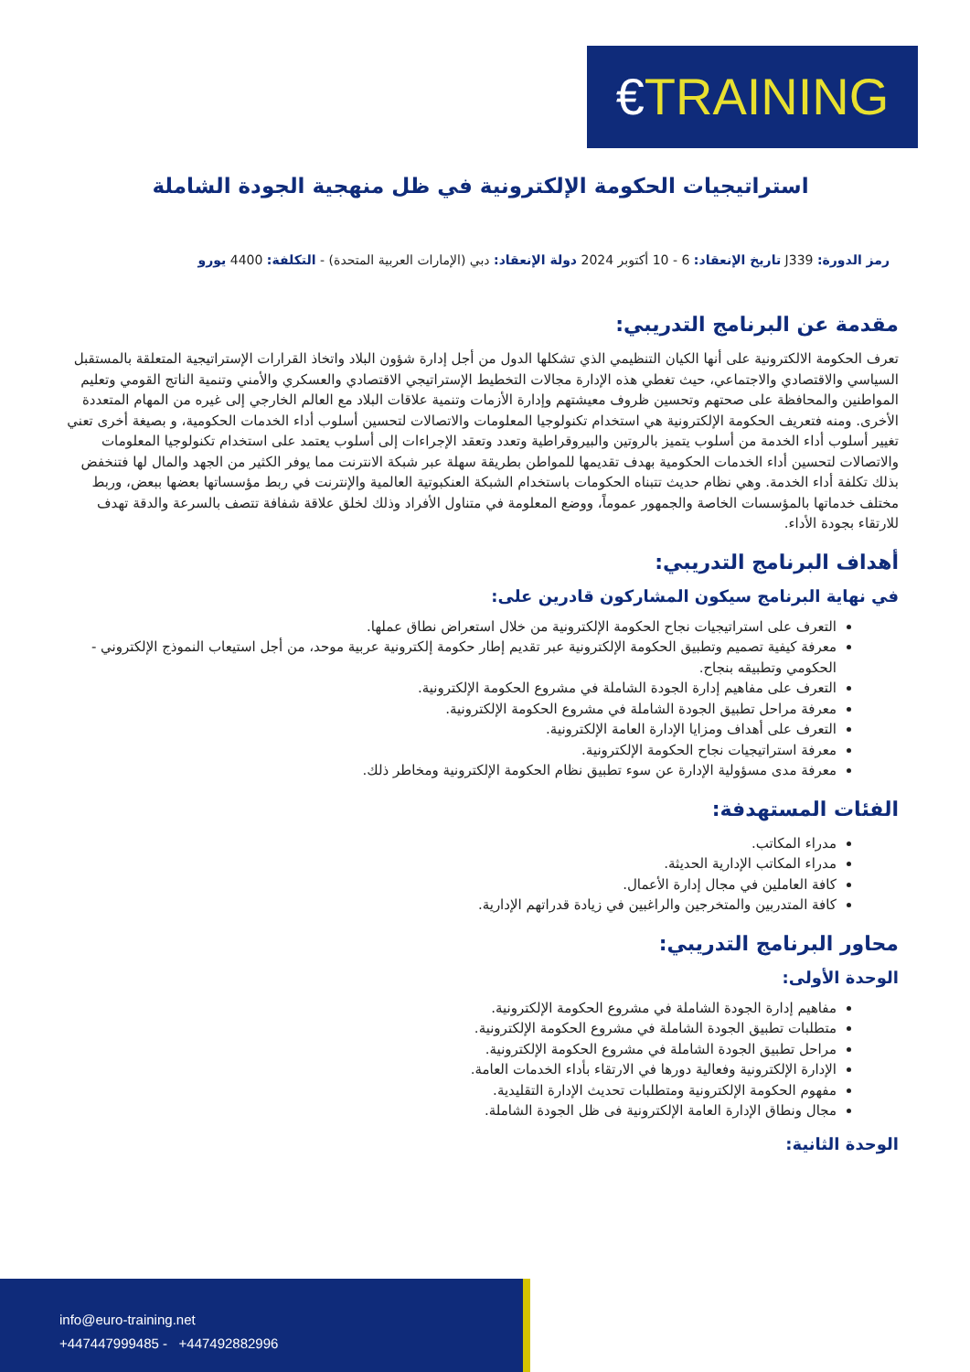€TRAINING
استراتيجيات الحكومة الإلكترونية في ظل منهجية الجودة الشاملة
رمز الدورة: J339 تاريخ الإنعقاد: 6 - 10 أكتوبر 2024 دولة الإنعقاد: دبي (الإمارات العربية المتحدة) - التكلفة: 4400 يورو
مقدمة عن البرنامج التدريبي:
تعرف الحكومة الالكترونية على أنها الكيان التنظيمي الذي تشكلها الدول من أجل إدارة شؤون البلاد واتخاذ القرارات الإستراتيجية المتعلقة بالمستقبل السياسي والاقتصادي والاجتماعي، حيث تغطي هذه الإدارة مجالات التخطيط الإستراتيجي الاقتصادي والعسكري والأمني وتنمية الناتج القومي وتعليم المواطنين والمحافظة على صحتهم وتحسين ظروف معيشتهم وإدارة الأزمات وتنمية علاقات البلاد مع العالم الخارجي إلى غيره من المهام المتعددة الأخرى. ومنه فتعريف الحكومة الإلكترونية هي استخدام تكنولوجيا المعلومات والاتصالات لتحسين أسلوب أداء الخدمات الحكومية، و بصيغة أخرى تعني تغيير أسلوب أداء الخدمة من أسلوب يتميز بالروتين والبيروقراطية وتعدد وتعقد الإجراءات إلى أسلوب يعتمد على استخدام تكنولوجيا المعلومات والاتصالات لتحسين أداء الخدمات الحكومية بهدف تقديمها للمواطن بطريقة سهلة عبر شبكة الانترنت مما يوفر الكثير من الجهد والمال لها فتنخفض بذلك تكلفة أداء الخدمة. وهي نظام حديث تتبناه الحكومات باستخدام الشبكة العنكبوتية العالمية والإنترنت في ربط مؤسساتها بعضها ببعض، وربط مختلف خدماتها بالمؤسسات الخاصة والجمهور عموماً، ووضع المعلومة في متناول الأفراد وذلك لخلق علاقة شفافة تتصف بالسرعة والدقة تهدف للارتقاء بجودة الأداء.
أهداف البرنامج التدريبي:
في نهاية البرنامج سيكون المشاركون قادرين على:
التعرف على استراتيجيات نجاح الحكومة الإلكترونية من خلال استعراض نطاق عملها.
معرفة كيفية تصميم وتطبيق الحكومة الإلكترونية عبر تقديم إطار حكومة إلكترونية عربية موحد، من أجل استيعاب النموذج الإلكتروني - الحكومي وتطبيقه بنجاح.
التعرف على مفاهيم إدارة الجودة الشاملة في مشروع الحكومة الإلكترونية.
معرفة مراحل تطبيق الجودة الشاملة في مشروع الحكومة الإلكترونية.
التعرف على أهداف ومزايا الإدارة العامة الإلكترونية.
معرفة استراتيجيات نجاح الحكومة الإلكترونية.
معرفة مدى مسؤولية الإدارة عن سوء تطبيق نظام الحكومة الإلكترونية ومخاطر ذلك.
الفئات المستهدفة:
مدراء المكاتب.
مدراء المكاتب الإدارية الحديثة.
كافة العاملين في مجال إدارة الأعمال.
كافة المتدربين والمتخرجين والراغبين في زيادة قدراتهم الإدارية.
محاور البرنامج التدريبي:
الوحدة الأولى:
مفاهيم إدارة الجودة الشاملة في مشروع الحكومة الإلكترونية.
متطلبات تطبيق الجودة الشاملة في مشروع الحكومة الإلكترونية.
مراحل تطبيق الجودة الشاملة في مشروع الحكومة الإلكترونية.
الإدارة الإلكترونية وفعالية دورها في الارتقاء بأداء الخدمات العامة.
مفهوم الحكومة الإلكترونية ومتطلبات تحديث الإدارة التقليدية.
مجال ونطاق الإدارة العامة الإلكترونية فى ظل الجودة الشاملة.
الوحدة الثانية:
info@euro-training.net
+447447999485 - +447492882996